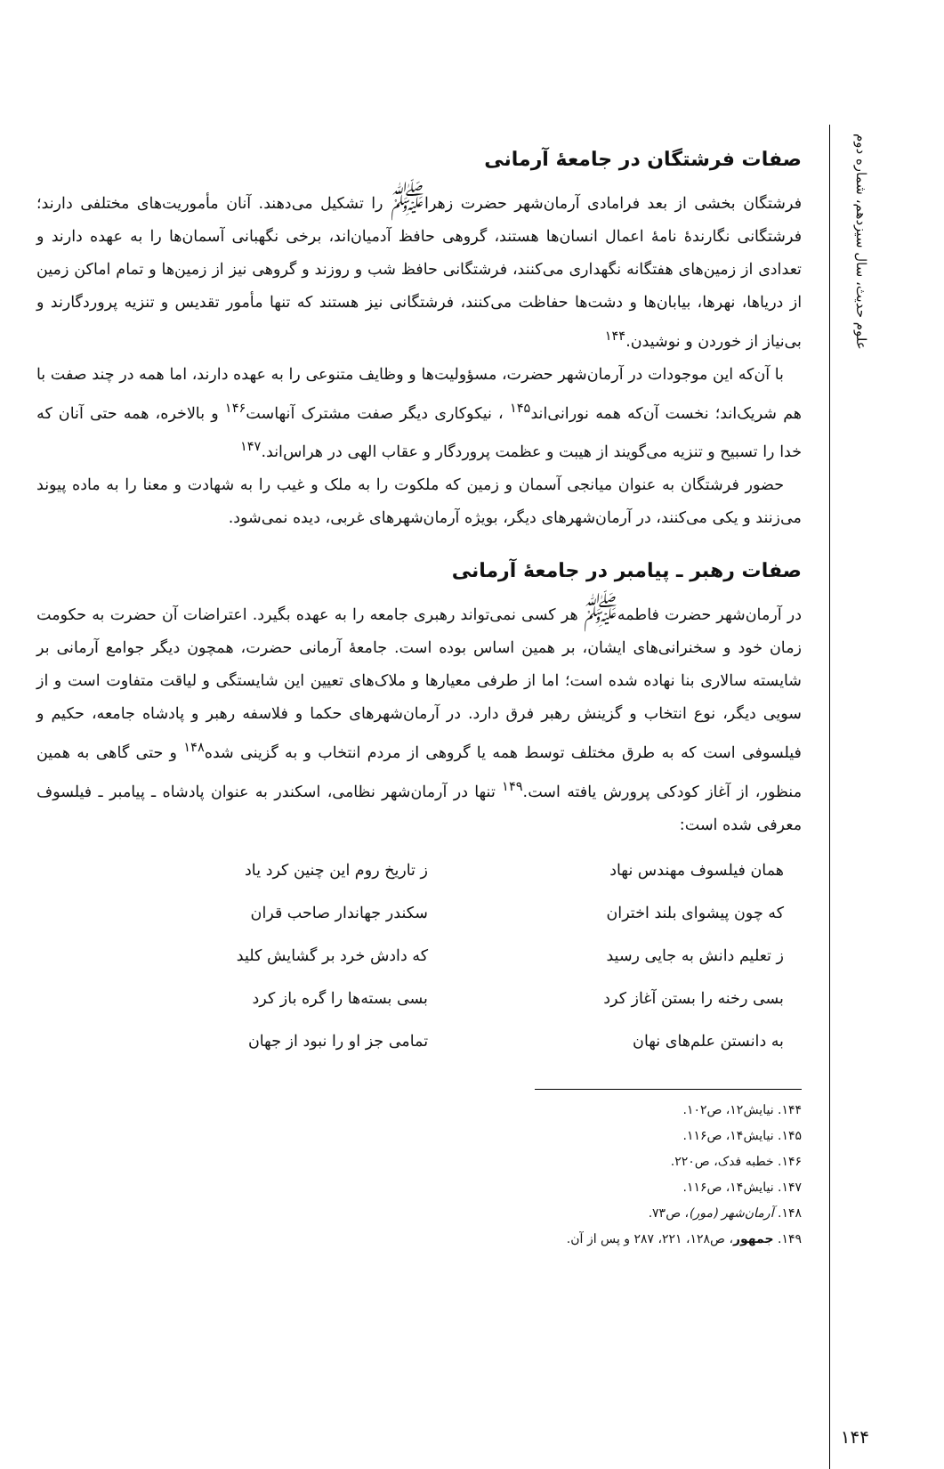علوم حدیث، سال سیزدهم، شماره دوم
۱۴۴
صفات فرشتگان در جامعهٔ آرمانی
فرشتگان بخشی از بعد فرامادی آرمان‌شهر حضرت زهرا<sup>ﷺ</sup> را تشکیل می‌دهند. آنان مأموریت‌های مختلفی دارند؛ فرشتگانی نگارندهٔ نامهٔ اعمال انسان‌ها هستند، گروهی حافظ آدمیان‌اند، برخی نگهبانی آسمان‌ها را به عهده دارند و تعدادی از زمین‌های هفتگانه نگهداری می‌کنند، فرشتگانی حافظ شب و روزند و گروهی نیز از زمین‌ها و تمام اماکن زمین از دریاها، نهرها، بیابان‌ها و دشت‌ها حفاظت می‌کنند، فرشتگانی نیز هستند که تنها مأمور تقدیس و تنزیه پروردگارند و بی‌نیاز از خوردن و نوشیدن.<sup>۱۴۴</sup>
با آن‌که این موجودات در آرمان‌شهر حضرت، مسؤولیت‌ها و وظایف متنوعی را به عهده دارند، اما همه در چند صفت با هم شریک‌اند؛ نخست آن‌که همه نورانی‌اند<sup>۱۴۵</sup> ، نیکوکاری دیگر صفت مشترک آنهاست<sup>۱۴۶</sup> و بالاخره، همه حتی آنان که خدا را تسبیح و تنزیه می‌گویند از هیبت و عظمت پروردگار و عقاب الهی در هراس‌اند.<sup>۱۴۷</sup>
حضور فرشتگان به عنوان میانجی آسمان و زمین که ملکوت را به ملک و غیب را به شهادت و معنا را به ماده پیوند می‌زنند و یکی می‌کنند، در آرمان‌شهرهای دیگر، بویژه آرمان‌شهرهای غربی، دیده نمی‌شود.
صفات رهبر ـ پیامبر در جامعهٔ آرمانی
در آرمان‌شهر حضرت فاطمه<sup>ﷺ</sup> هر کسی نمی‌تواند رهبری جامعه را به عهده بگیرد. اعتراضات آن حضرت به حکومت زمان خود و سخنرانی‌های ایشان، بر همین اساس بوده است. جامعهٔ آرمانی حضرت، همچون دیگر جوامع آرمانی بر شایسته سالاری بنا نهاده شده است؛ اما از طرفی معیارها و ملاک‌های تعیین این شایستگی و لیاقت متفاوت است و از سویی دیگر، نوع انتخاب و گزینش رهبر فرق دارد. در آرمان‌شهرهای حکما و فلاسفه رهبر و پادشاه جامعه، حکیم و فیلسوفی است که به طرق مختلف توسط همه یا گروهی از مردم انتخاب و به گزینی شده<sup>۱۴۸</sup> و حتی گاهی به همین منظور، از آغاز کودکی پرورش یافته است.<sup>۱۴۹</sup> تنها در آرمان‌شهر نظامی، اسکندر به عنوان پادشاه ـ پیامبر ـ فیلسوف معرفی شده است:
همان فیلسوف مهندس نهاد
ز تاریخ روم این چنین کرد یاد
که چون پیشوای بلند اختران
سکندر جهاندار صاحب قران
ز تعلیم دانش به جایی رسید
که دادش خرد بر گشایش کلید
بسی رخنه را بستن آغاز کرد
بسی بسته‌ها را گره باز کرد
به دانستن علم‌های نهان
تمامی جز او را نبود از جهان
۱۴۴. نیایش۱۲، ص۱۰۲.
۱۴۵. نیایش۱۴، ص۱۱۶.
۱۴۶. خطبه فدک، ص۲۲۰.
۱۴۷. نیایش۱۴، ص۱۱۶.
۱۴۸. آرمان‌شهر (مور)، ص۷۳.
۱۴۹. جمهور، ص۱۲۸، ۲۲۱، ۲۸۷ و پس از آن.